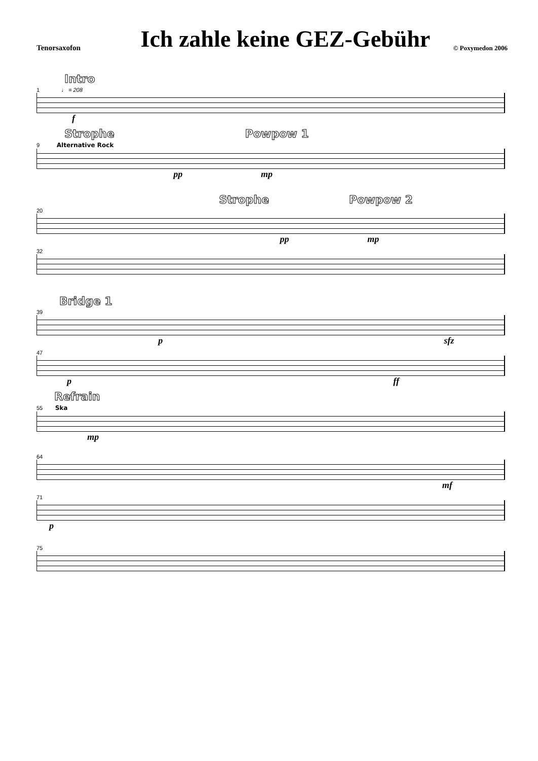Tenorsaxofon
Ich zahle keine GEZ-Gebühr
© Poxymedon 2006
Intro
1 ♩ = 208
f
Strophe Powpow 1
9 Alternative Rock
pp mp
Strophe Powpow 2
20
pp mp
32
Bridge 1
39
p sfz
47
p ff
Refrain
55 Ska
mp
64
mf
71
p
75